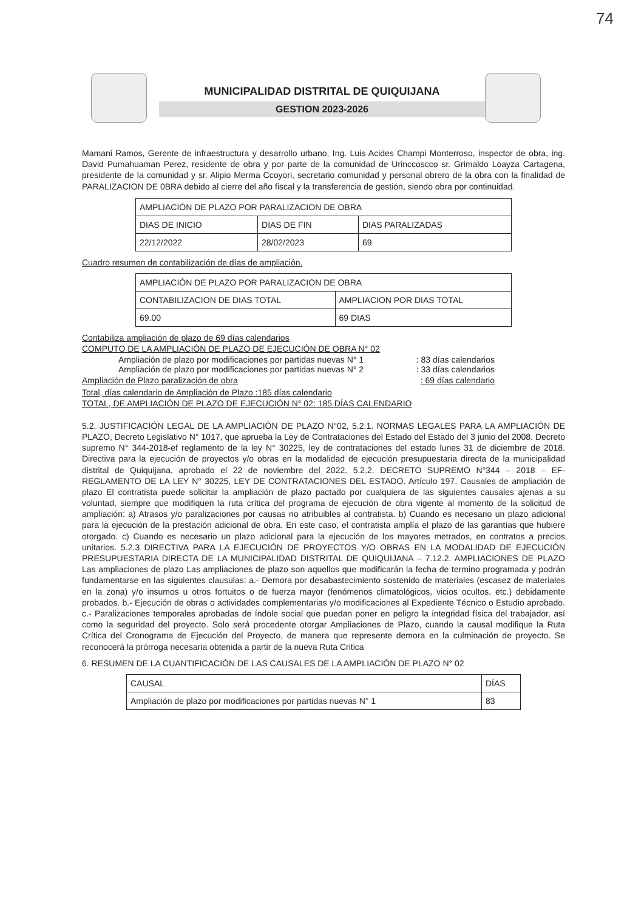74
MUNICIPALIDAD DISTRITAL DE QUIQUIJANA
GESTION 2023-2026
Mamani Ramos, Gerente de infraestructura y desarrollo urbano, Ing. Luis Acides Champi Monterroso, inspector de obra, ing. David Pumahuaman Perez, residente de obra y por parte de la comunidad de Urinccoscco sr. Grimaldo Loayza Cartagena, presidente de la comunidad y sr. Alipio Merma Ccoyori, secretario comunidad y personal obrero de la obra con la finalidad de PARALIZACION DE 0BRA debido al cierre del año fiscal y la transferencia de gestión, siendo obra por continuidad.
| AMPLIACIÓN DE PLAZO POR PARALIZACION DE OBRA | | |
| DIAS DE INICIO | DIAS DE FIN | DIAS PARALIZADAS |
| 22/12/2022 | 28/02/2023 | 69 |
Cuadro resumen de contabilización de días de ampliación.
| AMPLIACIÓN DE PLAZO POR PARALIZACION DE OBRA | |
| CONTABILIZACION DE DIAS TOTAL | AMPLIACION POR DIAS TOTAL |
| 69.00 | 69 DIAS |
Contabiliza ampliación de plazo de 69 días calendarios
COMPUTO DE LA AMPLIACIÓN DE PLAZO DE EJECUCIÓN DE OBRA N° 02
Ampliación de plazo por modificaciones por partidas nuevas N° 1 : 83 días calendarios
Ampliación de plazo por modificaciones por partidas nuevas N° 2 : 33 días calendarios
Ampliación de Plazo paralización de obra : 69 días calendario
Total, días calendario de Ampliación de Plazo :185 días calendario
TOTAL, DE AMPLIACIÓN DE PLAZO DE EJECUCIÓN N° 02: 185 DÍAS CALENDARIO
5.2. JUSTIFICACIÓN LEGAL DE LA AMPLIACIÓN DE PLAZO N°02, 5.2.1. NORMAS LEGALES PARA LA AMPLIACIÓN DE PLAZO, Decreto Legislativo N° 1017, que aprueba la Ley de Contrataciones del Estado del Estado del 3 junio del 2008. Decreto supremo N° 344-2018-ef reglamento de la ley N° 30225, ley de contrataciones del estado lunes 31 de diciembre de 2018. Directiva para la ejecución de proyectos y/o obras en la modalidad de ejecución presupuestaria directa de la municipalidad distrital de Quiquijana, aprobado el 22 de noviembre del 2022. 5.2.2. DECRETO SUPREMO N°344 – 2018 – EF- REGLAMENTO DE LA LEY N° 30225, LEY DE CONTRATACIONES DEL ESTADO. Artículo 197. Causales de ampliación de plazo El contratista puede solicitar la ampliación de plazo pactado por cualquiera de las siguientes causales ajenas a su voluntad, siempre que modifiquen la ruta crítica del programa de ejecución de obra vigente al momento de la solicitud de ampliación: a) Atrasos y/o paralizaciones por causas no atribuibles al contratista. b) Cuando es necesario un plazo adicional para la ejecución de la prestación adicional de obra. En este caso, el contratista amplía el plazo de las garantías que hubiere otorgado. c) Cuando es necesario un plazo adicional para la ejecución de los mayores metrados, en contratos a precios unitarios. 5.2.3 DIRECTIVA PARA LA EJECUCIÓN DE PROYECTOS Y/O OBRAS EN LA MODALIDAD DE EJECUCIÓN PRESUPUESTARIA DIRECTA DE LA MUNICIPALIDAD DISTRITAL DE QUIQUIJANA – 7.12.2. AMPLIACIONES DE PLAZO Las ampliaciones de plazo Las ampliaciones de plazo son aquellos que modificarán la fecha de termino programada y podrán fundamentarse en las siguientes clausulas: a.- Demora por desabastecimiento sostenido de materiales (escasez de materiales en la zona) y/o insumos u otros fortuitos o de fuerza mayor (fenómenos climatológicos, vicios ocultos, etc.) debidamente probados. b.- Ejecución de obras o actividades complementarias y/o modificaciones al Expediente Técnico o Estudio aprobado. c.- Paralizaciones temporales aprobadas de índole social que puedan poner en peligro la integridad física del trabajador, así como la seguridad del proyecto. Solo será procedente otorgar Ampliaciones de Plazo, cuando la causal modifique la Ruta Crítica del Cronograma de Ejecución del Proyecto, de manera que represente demora en la culminación de proyecto. Se reconocerá la prórroga necesaria obtenida a partir de la nueva Ruta Critica
6. RESUMEN DE LA CUANTIFICACIÓN DE LAS CAUSALES DE LA AMPLIACIÓN DE PLAZO N° 02
| CAUSAL | DÍAS |
| Ampliación de plazo por modificaciones por partidas nuevas N° 1 | 83 |